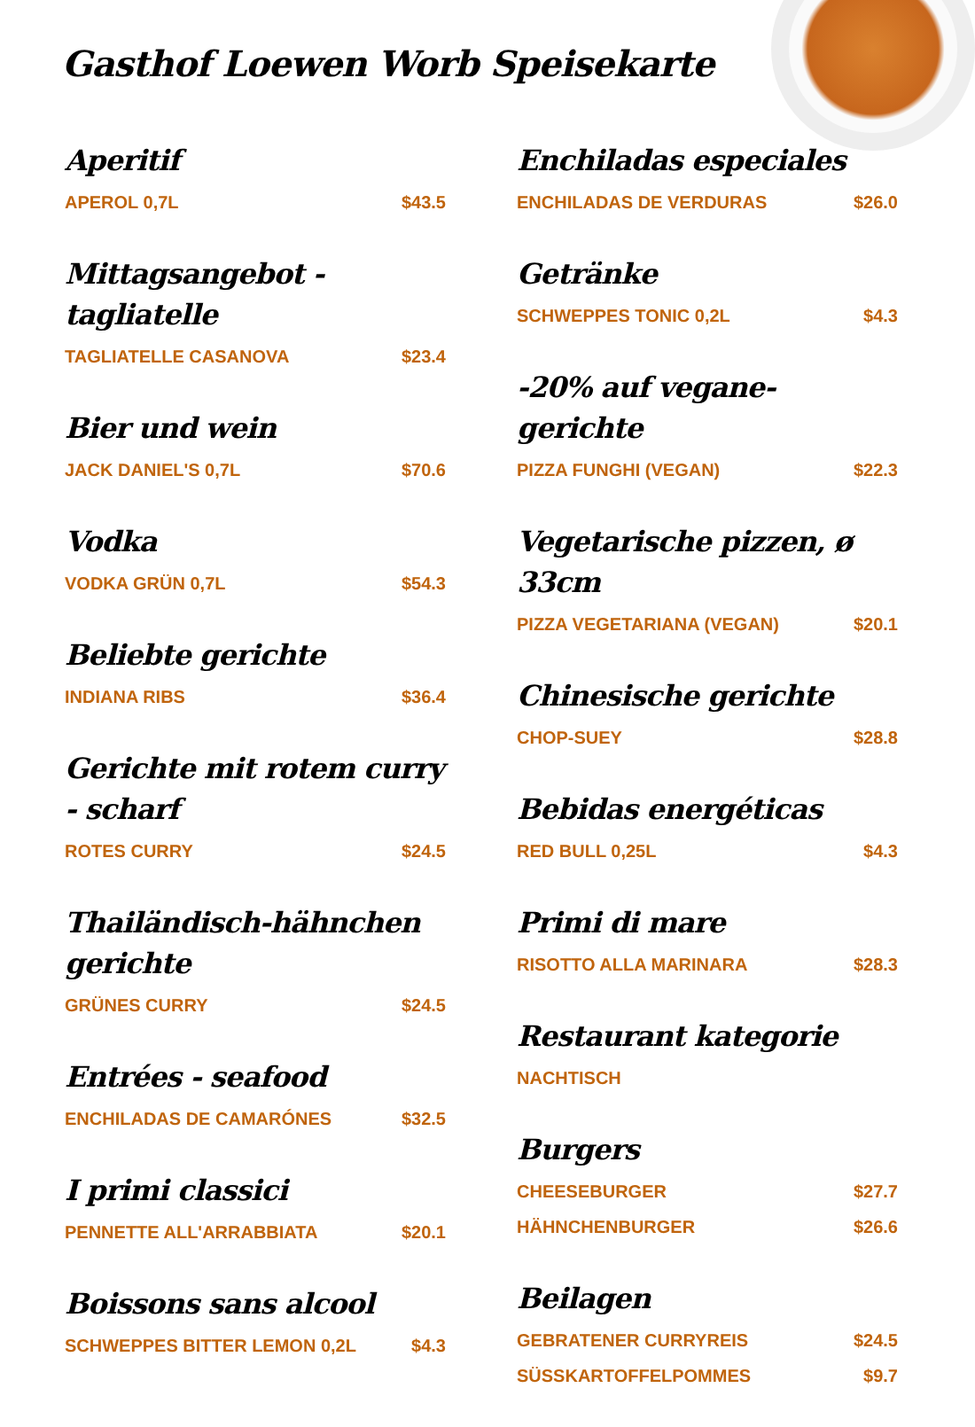Gasthof Loewen Worb Speisekarte
Aperitif
APEROL 0,7L $43.5
Mittagsangebot - tagliatelle
TAGLIATELLE CASANOVA $23.4
Bier und wein
JACK DANIEL'S 0,7L $70.6
Vodka
VODKA GRÜN 0,7L $54.3
Beliebte gerichte
INDIANA RIBS $36.4
Gerichte mit rotem curry - scharf
ROTES CURRY $24.5
Thailändisch-hähnchen gerichte
GRÜNES CURRY $24.5
Entrées - seafood
ENCHILADAS DE CAMARÓNES $32.5
I primi classici
PENNETTE ALL'ARRABBIATA $20.1
Boissons sans alcool
SCHWEPPES BITTER LEMON 0,2L $4.3
Enchiladas especiales
ENCHILADAS DE VERDURAS $26.0
Getränke
SCHWEPPES TONIC 0,2L $4.3
-20% auf vegane-gerichte
PIZZA FUNGHI (VEGAN) $22.3
Vegetarische pizzen, ø 33cm
PIZZA VEGETARIANA (VEGAN) $20.1
Chinesische gerichte
CHOP-SUEY $28.8
Bebidas energéticas
RED BULL 0,25L $4.3
Primi di mare
RISOTTO ALLA MARINARA $28.3
Restaurant kategorie
NACHTISCH
Burgers
CHEESEBURGER $27.7
HÄHNCHENBURGER $26.6
Beilagen
GEBRATENER CURRYREIS $24.5
SÜSSKARTOFFELPOMMES $9.7